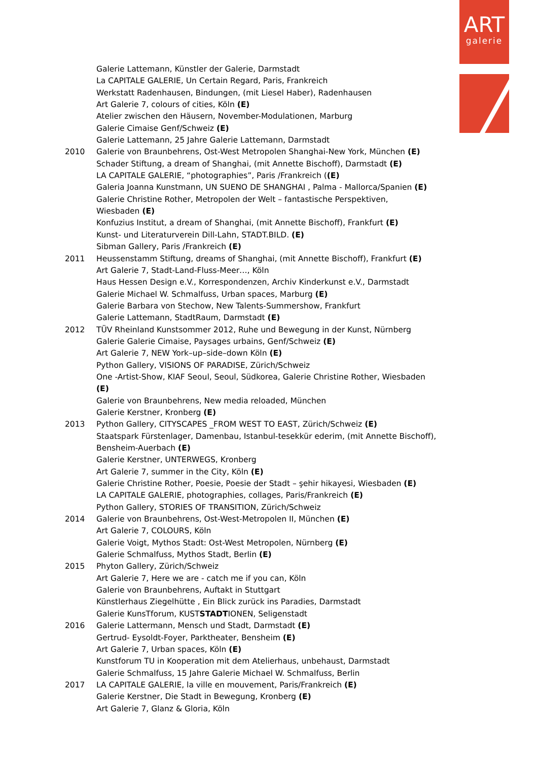ART
galerie
Galerie Lattemann, Künstler der Galerie, Darmstadt
La CAPITALE GALERIE, Un Certain Regard, Paris, Frankreich
Werkstatt Radenhausen, Bindungen, (mit Liesel Haber), Radenhausen
Art Galerie 7, colours of cities, Köln (E)
Atelier zwischen den Häusern, November-Modulationen, Marburg
Galerie Cimaise Genf/Schweiz (E)
Galerie Lattemann, 25 Jahre Galerie Lattemann, Darmstadt
2010 Galerie von Braunbehrens, Ost-West Metropolen Shanghai-New York, München (E)
Schader Stiftung, a dream of Shanghai, (mit Annette Bischoff), Darmstadt (E)
LA CAPITALE GALERIE, “photographies”, Paris /Frankreich ((E)
Galeria Joanna Kunstmann, UN SUENO DE SHANGHAI , Palma - Mallorca/Spanien (E)
Galerie Christine Rother, Metropolen der Welt – fantastische Perspektiven,
Wiesbaden (E)
Konfuzius Institut, a dream of Shanghai, (mit Annette Bischoff), Frankfurt (E)
Kunst- und Literaturverein Dill-Lahn, STADT.BILD. (E)
Sibman Gallery, Paris /Frankreich (E)
2011 Heussenstamm Stiftung, dreams of Shanghai, (mit Annette Bischoff), Frankfurt (E)
Art Galerie 7, Stadt-Land-Fluss-Meer…, Köln
Haus Hessen Design e.V., Korrespondenzen, Archiv Kinderkunst e.V., Darmstadt
Galerie Michael W. Schmalfuss, Urban spaces, Marburg (E)
Galerie Barbara von Stechow, New Talents-Summershow, Frankfurt
Galerie Lattemann, StadtRaum, Darmstadt (E)
2012 TÜV Rheinland Kunstsommer 2012, Ruhe und Bewegung in der Kunst, Nürnberg
Galerie Galerie Cimaise, Paysages urbains, Genf/Schweiz (E)
Art Galerie 7, NEW York–up–side–down Köln (E)
Python Gallery, VISIONS OF PARADISE, Zürich/Schweiz
One -Artist-Show, KIAF Seoul, Seoul, Südkorea, Galerie Christine Rother, Wiesbaden
(E)
Galerie von Braunbehrens, New media reloaded, München
Galerie Kerstner, Kronberg (E)
2013 Python Gallery, CITYSCAPES _FROM WEST TO EAST, Zürich/Schweiz (E)
Staatspark Fürstenlager, Damenbau, Istanbul-tesekkür ederim, (mit Annette Bischoff),
Bensheim-Auerbach (E)
Galerie Kerstner, UNTERWEGS, Kronberg
Art Galerie 7, summer in the City, Köln (E)
Galerie Christine Rother, Poesie, Poesie der Stadt – şehir hikayesi, Wiesbaden (E)
LA CAPITALE GALERIE, photographies, collages, Paris/Frankreich (E)
Python Gallery, STORIES OF TRANSITION, Zürich/Schweiz
2014 Galerie von Braunbehrens, Ost-West-Metropolen II, München (E)
Art Galerie 7, COLOURS, Köln
Galerie Voigt, Mythos Stadt: Ost-West Metropolen, Nürnberg (E)
Galerie Schmalfuss, Mythos Stadt, Berlin (E)
2015 Phyton Gallery, Zürich/Schweiz
Art Galerie 7, Here we are - catch me if you can, Köln
Galerie von Braunbehrens, Auftakt in Stuttgart
Künstlerhaus Ziegelhütte , Ein Blick zurück ins Paradies, Darmstadt
Galerie KunsTforum, KUSTSTADTIONEN, Seligenstadt
2016 Galerie Lattermann, Mensch und Stadt, Darmstadt (E)
Gertrud- Eysoldt-Foyer, Parktheater, Bensheim (E)
Art Galerie 7, Urban spaces, Köln (E)
Kunstforum TU in Kooperation mit dem Atelierhaus, unbehaust, Darmstadt
Galerie Schmalfuss, 15 Jahre Galerie Michael W. Schmalfuss, Berlin
2017 LA CAPITALE GALERIE, la ville en mouvement, Paris/Frankreich (E)
Galerie Kerstner, Die Stadt in Bewegung, Kronberg (E)
Art Galerie 7, Glanz & Gloria, Köln